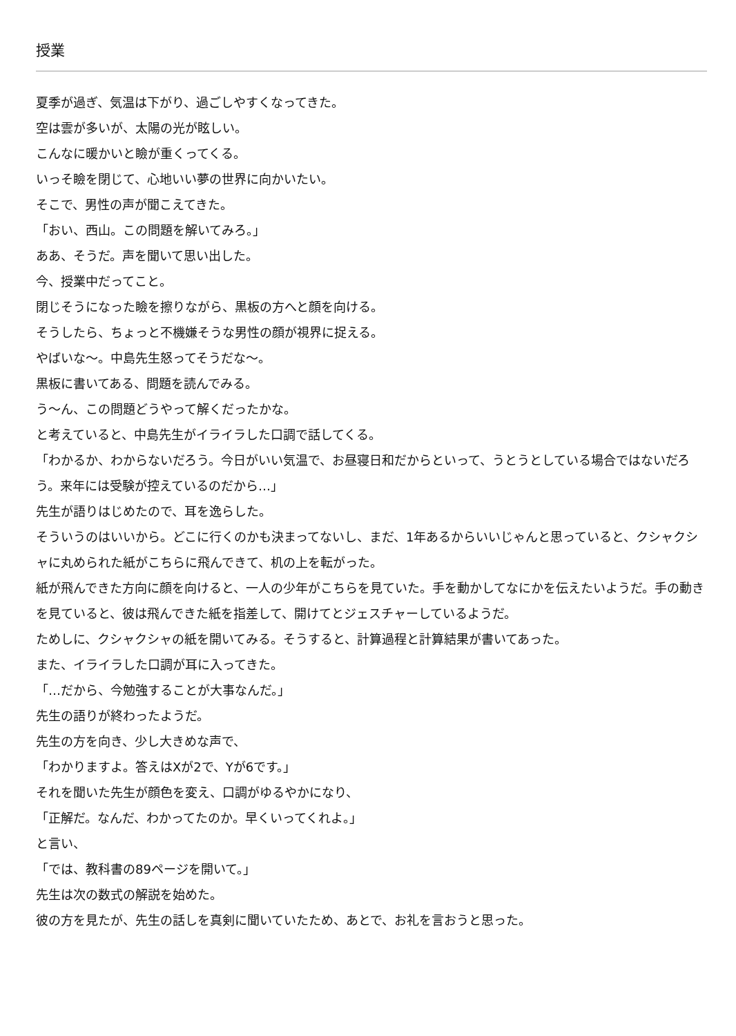授業
夏季が過ぎ、気温は下がり、過ごしやすくなってきた。
空は雲が多いが、太陽の光が眩しい。
こんなに暖かいと瞼が重くってくる。
いっそ瞼を閉じて、心地いい夢の世界に向かいたい。
そこで、男性の声が聞こえてきた。
「おい、西山。この問題を解いてみろ。」
ああ、そうだ。声を聞いて思い出した。
今、授業中だってこと。
閉じそうになった瞼を擦りながら、黒板の方へと顔を向ける。
そうしたら、ちょっと不機嫌そうな男性の顔が視界に捉える。
やばいな～。中島先生怒ってそうだな～。
黒板に書いてある、問題を読んでみる。
う～ん、この問題どうやって解くだったかな。
と考えていると、中島先生がイライラした口調で話してくる。
「わかるか、わからないだろう。今日がいい気温で、お昼寝日和だからといって、うとうとしている場合ではないだろう。来年には受験が控えているのだから…」
先生が語りはじめたので、耳を逸らした。
そういうのはいいから。どこに行くのかも決まってないし、まだ、1年あるからいいじゃんと思っていると、クシャクシャに丸められた紙がこちらに飛んできて、机の上を転がった。
紙が飛んできた方向に顔を向けると、一人の少年がこちらを見ていた。手を動かしてなにかを伝えたいようだ。手の動きを見ていると、彼は飛んできた紙を指差して、開けてとジェスチャーしているようだ。
ためしに、クシャクシャの紙を開いてみる。そうすると、計算過程と計算結果が書いてあった。
また、イライラした口調が耳に入ってきた。
「…だから、今勉強することが大事なんだ。」
先生の語りが終わったようだ。
先生の方を向き、少し大きめな声で、
「わかりますよ。答えはXが2で、Yが6です。」
それを聞いた先生が顔色を変え、口調がゆるやかになり、
「正解だ。なんだ、わかってたのか。早くいってくれよ。」
と言い、
「では、教科書の89ページを開いて。」
先生は次の数式の解説を始めた。
彼の方を見たが、先生の話しを真剣に聞いていたため、あとで、お礼を言おうと思った。